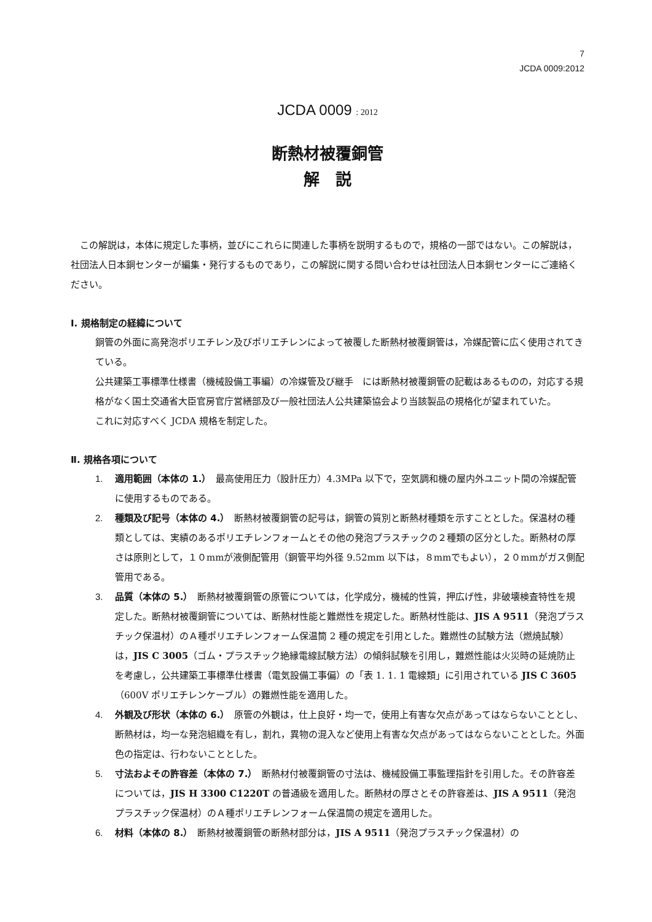7
JCDA 0009:2012
JCDA 0009 : 2012
断熱材被覆銅管
解　説
この解説は，本体に規定した事柄，並びにこれらに関連した事柄を説明するもので，規格の一部ではない。この解説は，社団法人日本銅センターが編集・発行するものであり，この解説に関する問い合わせは社団法人日本銅センターにご連絡ください。
Ⅰ. 規格制定の経緯について
銅管の外面に高発泡ポリエチレン及びポリエチレンによって被覆した断熱材被覆銅管は，冷媒配管に広く使用されてきている。
公共建築工事標準仕様書（機械設備工事編）の冷媒管及び継手　には断熱材被覆銅管の記載はあるものの，対応する規格がなく国土交通省大臣官房官庁営繕部及び一般社団法人公共建築協会より当該製品の規格化が望まれていた。
これに対応すべく JCDA 規格を制定した。
Ⅱ. 規格各項について
1. 適用範囲（本体の 1.）　最高使用圧力（設計圧力）4.3MPa 以下で，空気調和機の屋内外ユニット間の冷媒配管に使用するものである。
2. 種類及び記号（本体の 4.）　断熱材被覆銅管の記号は，銅管の質別と断熱材種類を示すこととした。保温材の種類としては、実績のあるポリエチレンフォームとその他の発泡プラスチックの２種類の区分とした。断熱材の厚さは原則として，１０mmが液側配管用（銅管平均外径 9.52mm 以下は，８mmでもよい），２０mmがガス側配管用である。
3. 品質（本体の 5.）　断熱材被覆銅管の原管については，化学成分，機械的性質，押広げ性，非破壊検査特性を規定した。断熱材被覆銅管については、断熱材性能と難燃性を規定した。断熱材性能は、JIS A 9511（発泡プラスチック保温材）のＡ種ポリエチレンフォーム保温筒 2 種の規定を引用とした。難燃性の試験方法（燃焼試験）は，JIS C 3005（ゴム・プラスチック絶縁電線試験方法）の傾斜試験を引用し，難燃性能は火災時の延焼防止を考慮し，公共建築工事標準仕様書（電気設備工事偏）の「表 1. 1. 1 電線類」に引用されている JIS C 3605（600V ポリエチレンケーブル）の難燃性能を適用した。
4. 外観及び形状（本体の 6.）　原管の外観は，仕上良好・均一で，使用上有害な欠点があってはならないこととし、断熱材は，均一な発泡組織を有し，割れ，異物の混入など使用上有害な欠点があってはならないこととした。外面色の指定は、行わないこととした。
5. 寸法およその許容差（本体の 7.）　断熱材付被覆銅管の寸法は、機械設備工事監理指針を引用した。その許容差については，JIS H 3300 C1220T の普通級を適用した。断熱材の厚さとその許容差は、JIS A 9511（発泡プラスチック保温材）のＡ種ポリエチレンフォーム保温筒の規定を適用した。
6. 材料（本体の 8.）　断熱材被覆銅管の断熱材部分は，JIS A 9511（発泡プラスチック保温材）の